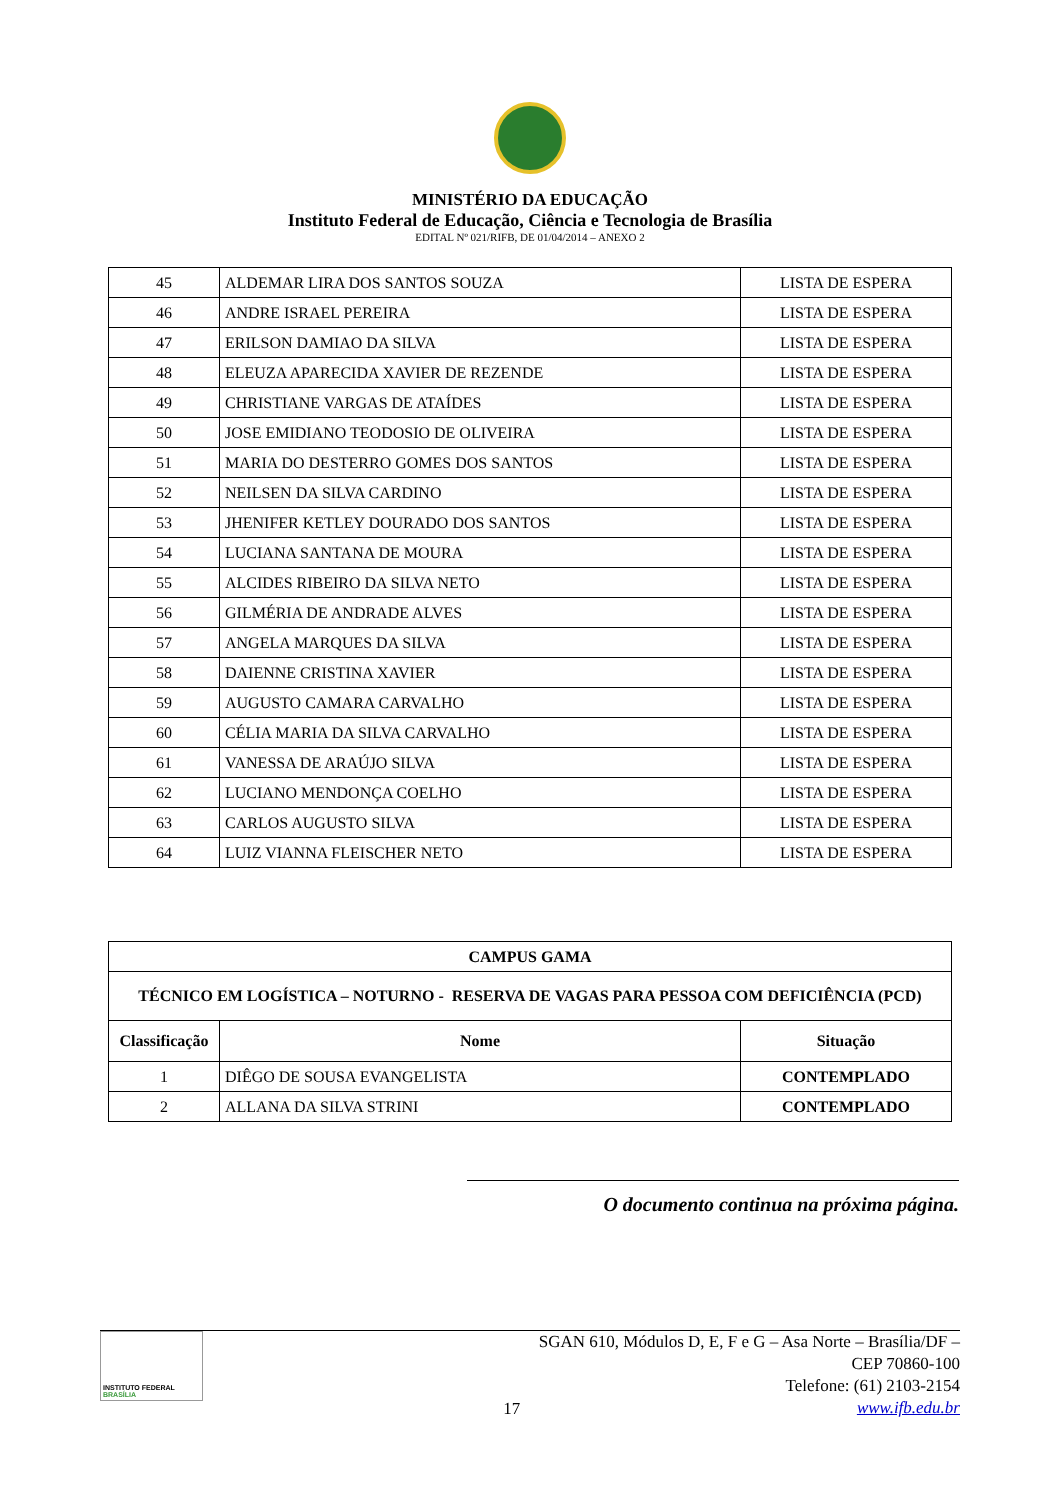MINISTÉRIO DA EDUCAÇÃO
Instituto Federal de Educação, Ciência e Tecnologia de Brasília
EDITAL Nº 021/RIFB, DE 01/04/2014 – ANEXO 2
| 45 | ALDEMAR LIRA DOS SANTOS SOUZA | LISTA DE ESPERA |
| 46 | ANDRE ISRAEL PEREIRA | LISTA DE ESPERA |
| 47 | ERILSON DAMIAO DA SILVA | LISTA DE ESPERA |
| 48 | ELEUZA APARECIDA XAVIER DE REZENDE | LISTA DE ESPERA |
| 49 | CHRISTIANE VARGAS DE ATAÍDES | LISTA DE ESPERA |
| 50 | JOSE EMIDIANO TEODOSIO DE OLIVEIRA | LISTA DE ESPERA |
| 51 | MARIA DO DESTERRO GOMES DOS SANTOS | LISTA DE ESPERA |
| 52 | NEILSEN DA SILVA CARDINO | LISTA DE ESPERA |
| 53 | JHENIFER KETLEY DOURADO DOS SANTOS | LISTA DE ESPERA |
| 54 | LUCIANA SANTANA DE MOURA | LISTA DE ESPERA |
| 55 | ALCIDES RIBEIRO DA SILVA NETO | LISTA DE ESPERA |
| 56 | GILMÉRIA DE ANDRADE ALVES | LISTA DE ESPERA |
| 57 | ANGELA MARQUES DA SILVA | LISTA DE ESPERA |
| 58 | DAIENNE CRISTINA XAVIER | LISTA DE ESPERA |
| 59 | AUGUSTO CAMARA CARVALHO | LISTA DE ESPERA |
| 60 | CÉLIA MARIA DA SILVA CARVALHO | LISTA DE ESPERA |
| 61 | VANESSA DE ARAÚJO SILVA | LISTA DE ESPERA |
| 62 | LUCIANO MENDONÇA COELHO | LISTA DE ESPERA |
| 63 | CARLOS AUGUSTO SILVA | LISTA DE ESPERA |
| 64 | LUIZ VIANNA FLEISCHER NETO | LISTA DE ESPERA |
| CAMPUS GAMA | | |
| --- | --- | --- |
| TÉCNICO EM LOGÍSTICA – NOTURNO - RESERVA DE VAGAS PARA PESSOA COM DEFICIÊNCIA (PCD) | | |
| Classificação | Nome | Situação |
| 1 | DIÊGO DE SOUSA EVANGELISTA | CONTEMPLADO |
| 2 | ALLANA DA SILVA STRINI | CONTEMPLADO |
O documento continua na próxima página.
INSTITUTO FEDERAL
BRASÍLIA
17
SGAN 610, Módulos D, E, F e G – Asa Norte – Brasília/DF – CEP 70860-100
Telefone: (61) 2103-2154
www.ifb.edu.br